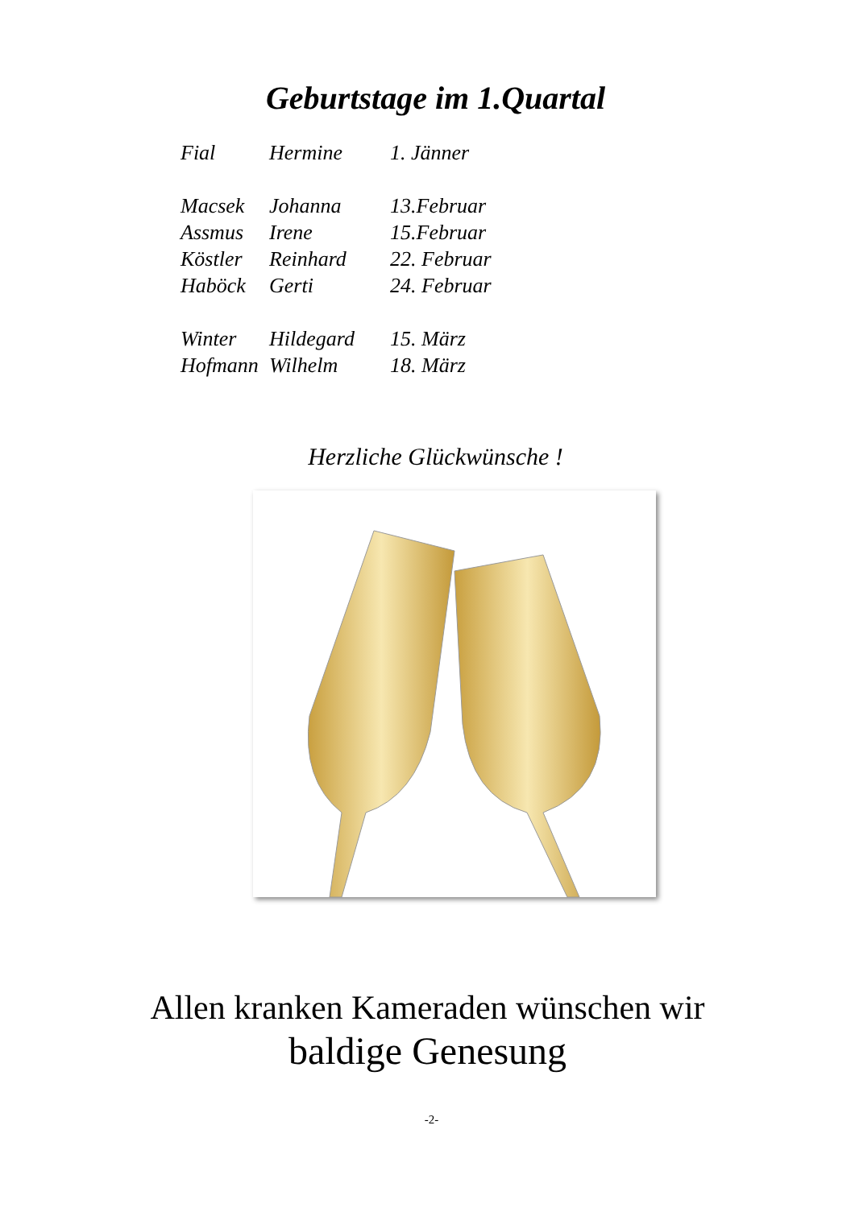Geburtstage im 1.Quartal
| Fial | Hermine | 1. Jänner |
| Macsek | Johanna | 13.Februar |
| Assmus | Irene | 15.Februar |
| Köstler | Reinhard | 22. Februar |
| Haböck | Gerti | 24. Februar |
| Winter | Hildegard | 15. März |
| Hofmann | Wilhelm | 18. März |
Herzliche Glückwünsche !
Allen kranken Kameraden wünschen wir
baldige Genesung
-2-